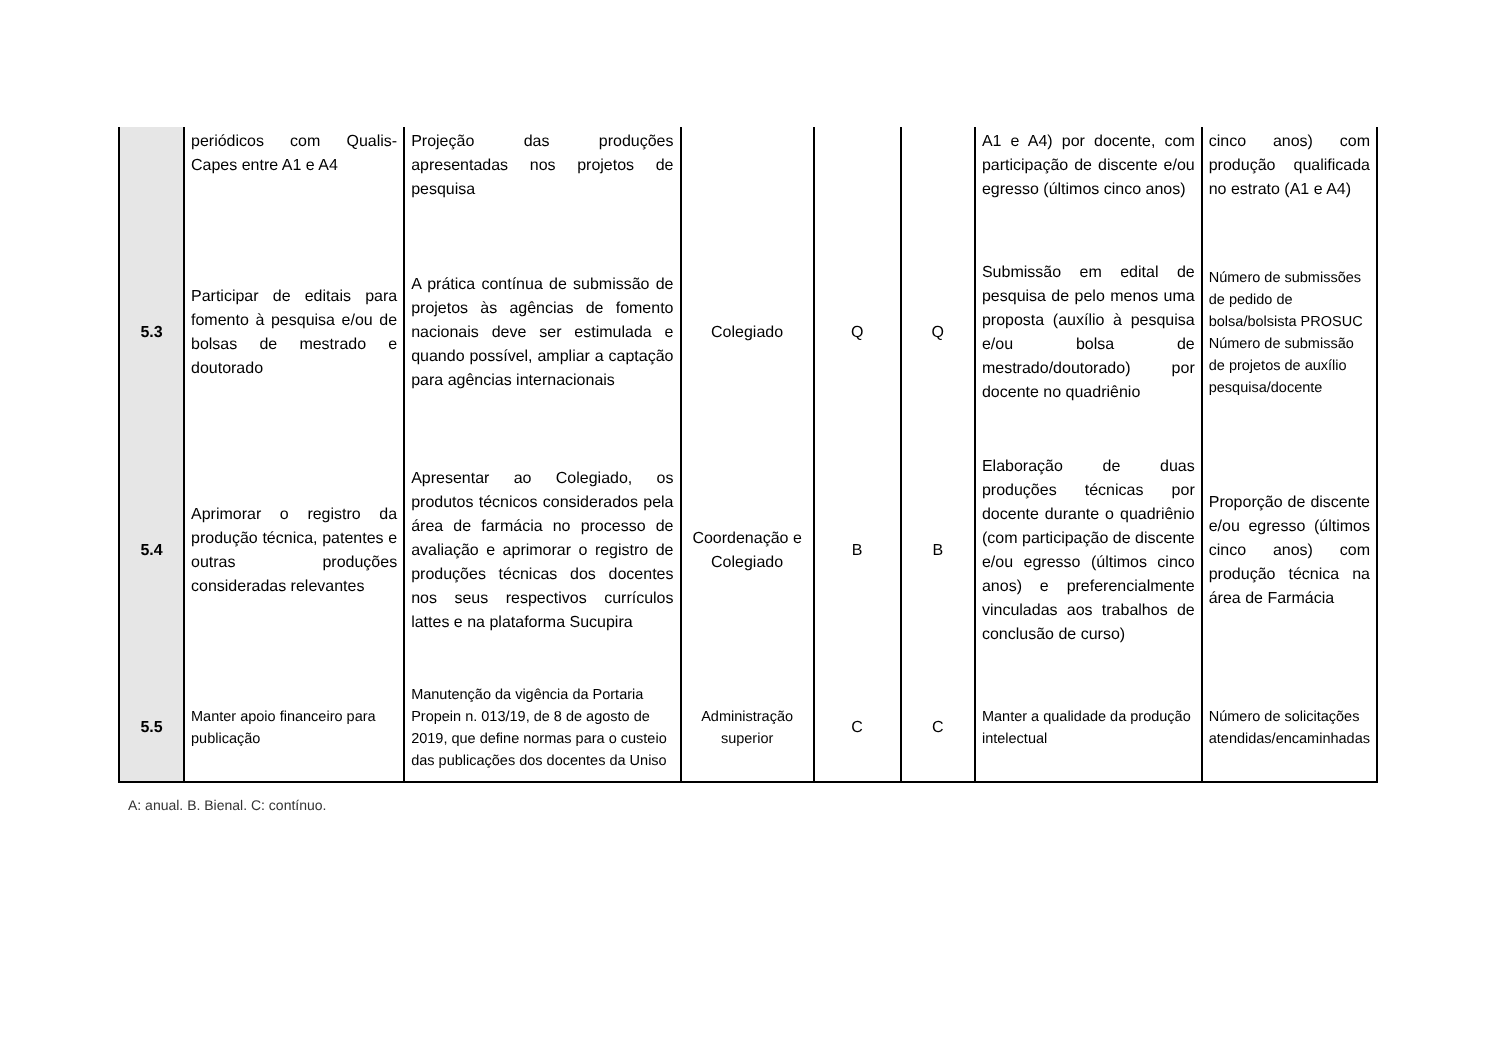| | periódicos com Qualis-Capes entre A1 e A4 | Projeção das produções apresentadas nos projetos de pesquisa | | | | A1 e A4) por docente, com participação de discente e/ou egresso (últimos cinco anos) | cinco anos) com produção qualificada no estrato (A1 e A4) |
| 5.3 | Participar de editais para fomento à pesquisa e/ou de bolsas de mestrado e doutorado | A prática contínua de submissão de projetos às agências de fomento nacionais deve ser estimulada e quando possível, ampliar a captação para agências internacionais | Colegiado | Q | Q | Submissão em edital de pesquisa de pelo menos uma proposta (auxílio à pesquisa e/ou bolsa de mestrado/doutorado) por docente no quadriênio | Número de submissões de pedido de bolsa/bolsista PROSUC Número de submissão de projetos de auxílio pesquisa/docente |
| 5.4 | Aprimorar o registro da produção técnica, patentes e outras produções consideradas relevantes | Apresentar ao Colegiado, os produtos técnicos considerados pela área de farmácia no processo de avaliação e aprimorar o registro de produções técnicas dos docentes nos seus respectivos currículos lattes e na plataforma Sucupira | Coordenação e Colegiado | B | B | Elaboração de duas produções técnicas por docente durante o quadriênio (com participação de discente e/ou egresso (últimos cinco anos) e preferencialmente vinculadas aos trabalhos de conclusão de curso) | Proporção de discente e/ou egresso (últimos cinco anos) com produção técnica na área de Farmácia |
| 5.5 | Manter apoio financeiro para publicação | Manutenção da vigência da Portaria Propein n. 013/19, de 8 de agosto de 2019, que define normas para o custeio das publicações dos docentes da Uniso | Administração superior | C | C | Manter a qualidade da produção intelectual | Número de solicitações atendidas/encaminhadas |
A: anual. B. Bienal. C: contínuo.